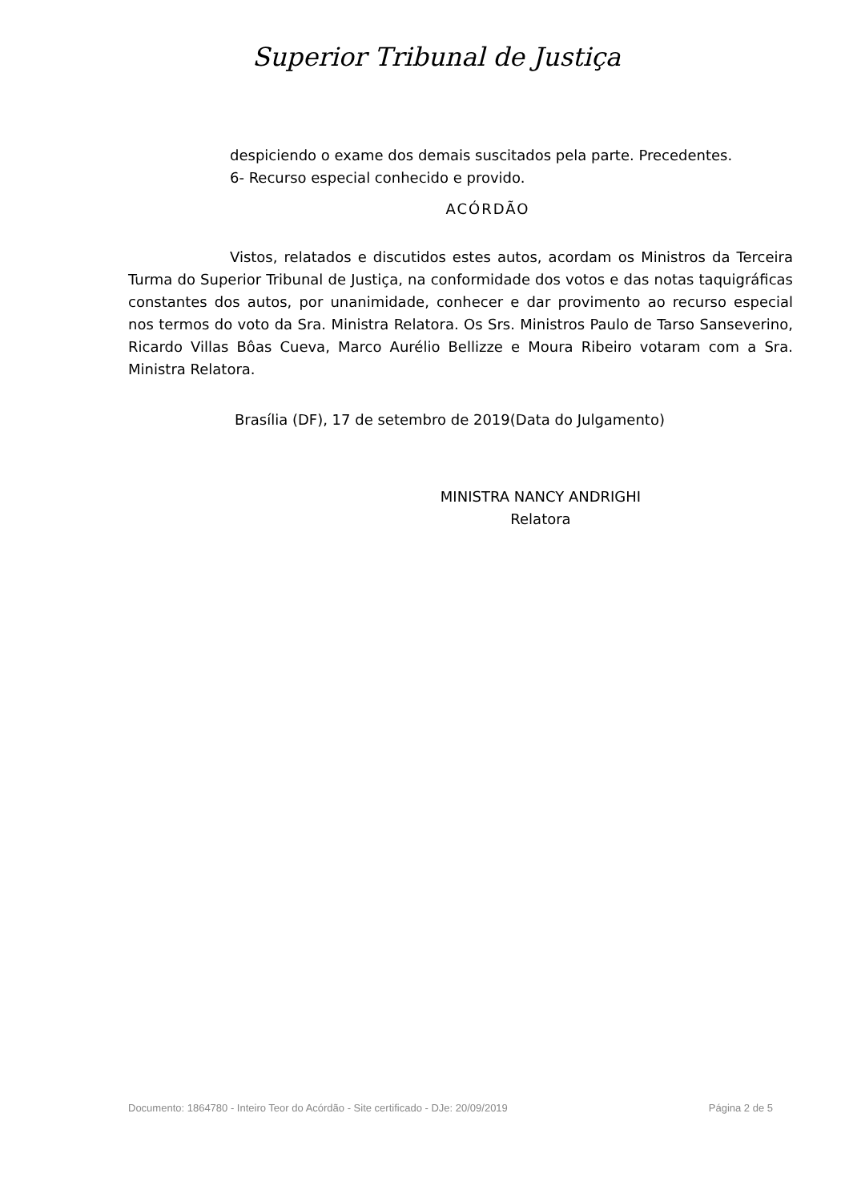Superior Tribunal de Justiça
despiciendo o exame dos demais suscitados pela parte. Precedentes.
6- Recurso especial conhecido e provido.
ACÓRDÃO
Vistos, relatados e discutidos estes autos, acordam os Ministros da Terceira Turma do Superior Tribunal de Justiça, na conformidade dos votos e das notas taquigráficas constantes dos autos, por unanimidade, conhecer e dar provimento ao recurso especial nos termos do voto da Sra. Ministra Relatora. Os Srs. Ministros Paulo de Tarso Sanseverino, Ricardo Villas Bôas Cueva, Marco Aurélio Bellizze e Moura Ribeiro votaram com a Sra. Ministra Relatora.
Brasília (DF), 17 de setembro de 2019(Data do Julgamento)
MINISTRA NANCY ANDRIGHI
Relatora
Documento: 1864780 - Inteiro Teor do Acórdão - Site certificado - DJe: 20/09/2019 Página 2 de 5